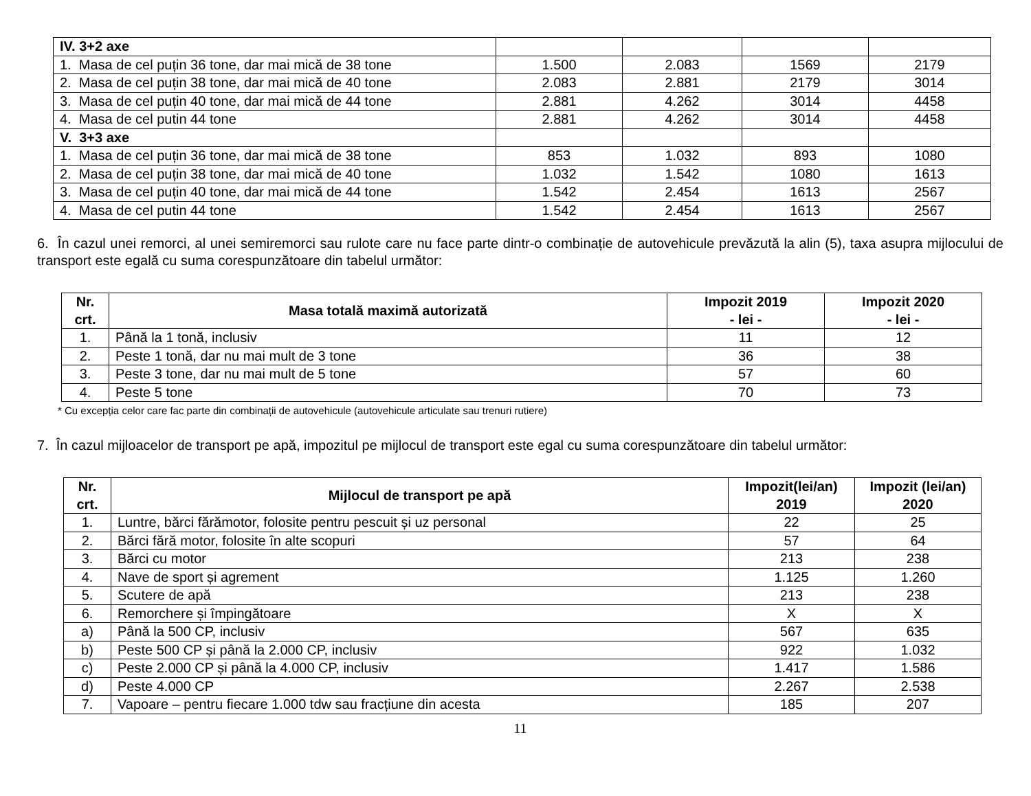| IV. 3+2 axe | | | | |
| 1. Masa de cel puțin 36 tone, dar mai mică de 38 tone | 1.500 | 2.083 | 1569 | 2179 |
| 2. Masa de cel puțin 38 tone, dar mai mică de 40 tone | 2.083 | 2.881 | 2179 | 3014 |
| 3. Masa de cel puțin 40 tone, dar mai mică de 44 tone | 2.881 | 4.262 | 3014 | 4458 |
| 4. Masa de cel putin 44 tone | 2.881 | 4.262 | 3014 | 4458 |
| V. 3+3 axe | | | | |
| 1. Masa de cel puțin 36 tone, dar mai mică de 38 tone | 853 | 1.032 | 893 | 1080 |
| 2. Masa de cel puțin 38 tone, dar mai mică de 40 tone | 1.032 | 1.542 | 1080 | 1613 |
| 3. Masa de cel puțin 40 tone, dar mai mică de 44 tone | 1.542 | 2.454 | 1613 | 2567 |
| 4. Masa de cel putin 44 tone | 1.542 | 2.454 | 1613 | 2567 |
6. În cazul unei remorci, al unei semiremorci sau rulote care nu face parte dintr-o combinație de autovehicule prevăzută la alin (5), taxa asupra mijlocului de transport este egală cu suma corespunzătoare din tabelul următor:
| Nr. crt. | Masa totală maximă autorizată | Impozit 2019 - lei - | Impozit 2020 - lei - |
| --- | --- | --- | --- |
| 1. | Până la 1 tonă, inclusiv | 11 | 12 |
| 2. | Peste 1 tonă, dar nu mai mult de 3 tone | 36 | 38 |
| 3. | Peste 3 tone, dar nu mai mult de 5 tone | 57 | 60 |
| 4. | Peste 5 tone | 70 | 73 |
* Cu excepția celor care fac parte din combinații de autovehicule (autovehicule articulate sau trenuri rutiere)
7. În cazul mijloacelor de transport pe apă, impozitul pe mijlocul de transport este egal cu suma corespunzătoare din tabelul următor:
| Nr. crt. | Mijlocul de transport pe apă | Impozit(lei/an) 2019 | Impozit (lei/an) 2020 |
| --- | --- | --- | --- |
| 1. | Luntre, bărci fărămotor, folosite pentru pescuit și uz personal | 22 | 25 |
| 2. | Bărci fără motor, folosite în alte scopuri | 57 | 64 |
| 3. | Bărci cu motor | 213 | 238 |
| 4. | Nave de sport și agrement | 1.125 | 1.260 |
| 5. | Scutere de apă | 213 | 238 |
| 6. | Remorchere și împingătoare | X | X |
| a) | Până la 500 CP, inclusiv | 567 | 635 |
| b) | Peste 500 CP și până la 2.000 CP, inclusiv | 922 | 1.032 |
| c) | Peste 2.000 CP și până la 4.000 CP, inclusiv | 1.417 | 1.586 |
| d) | Peste 4.000 CP | 2.267 | 2.538 |
| 7. | Vapoare – pentru fiecare 1.000 tdw sau fracțiune din acesta | 185 | 207 |
11